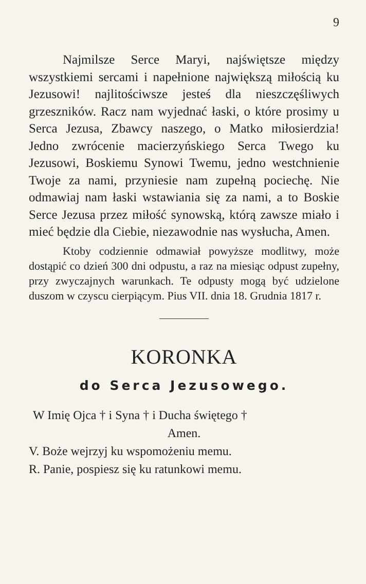9
Najmilsze Serce Maryi, najświętsze między wszystkiemi sercami i napełnione największą miłością ku Jezusowi! najlitościwsze jesteś dla nieszczęśliwych grzeszników. Racz nam wyjednać łaski, o które prosimy u Serca Jezusa, Zbawcy naszego, o Matko miłosierdzia! Jedno zwrócenie macierzyńskiego Serca Twego ku Jezusowi, Boskiemu Synowi Twemu, jedno westchnienie Twoje za nami, przyniesie nam zupełną pociechę. Nie odmawiaj nam łaski wstawiania się za nami, a to Boskie Serce Jezusa przez miłość synowską, którą zawsze miało i mieć będzie dla Ciebie, niezawodnie nas wysłucha, Amen.
Ktoby codziennie odmawiał powyższe modlitwy, może dostąpić co dzień 300 dni odpustu, a raz na miesiąc odpust zupełny, przy zwyczajnych warunkach. Te odpusty mogą być udzielone duszom w czyscu cierpiącym. Pius VII. dnia 18. Grudnia 1817 r.
KORONKA
do Serca Jezusowego.
W Imię Ojca † i Syna † i Ducha świętego †
Amen.
V. Boże wejrzyj ku wspomożeniu memu.
R. Panie, pospiesz się ku ratunkowi memu.